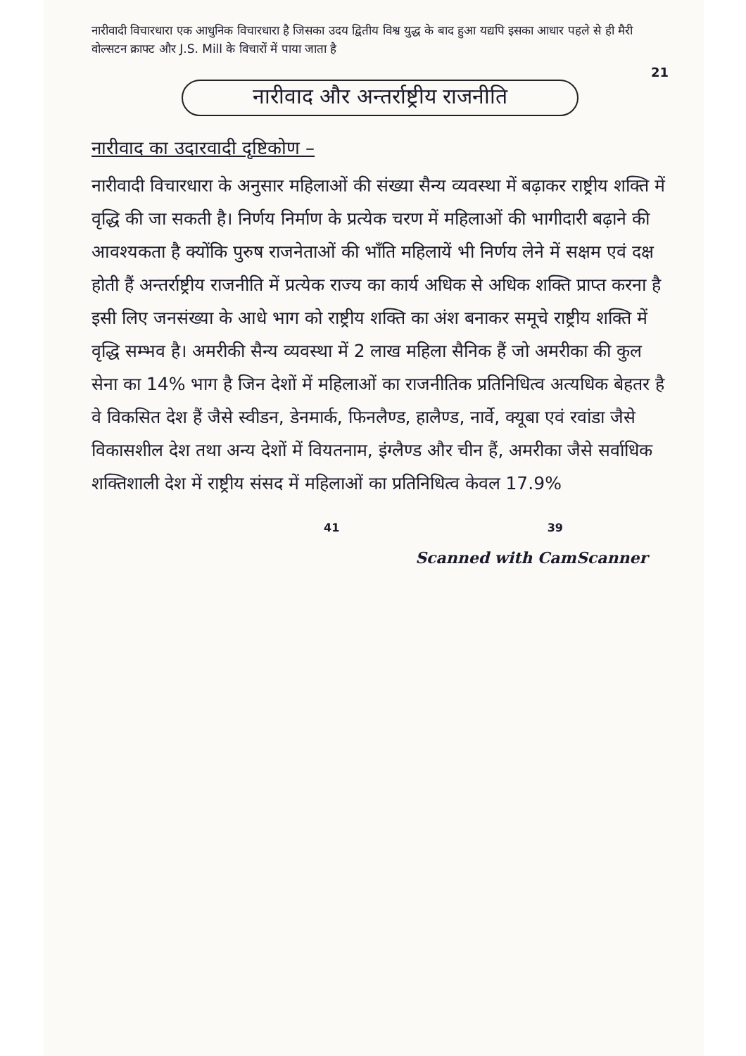नारीवादी विचारधारा एक आधुनिक विचारधारा है जिसका उदय द्वितीय विश्व युद्ध के बाद हुआ यद्यपि इसका आधार पहले से ही मैरी वोल्सटन क्राफ्ट और J.S. Mill के विचारों में पाया जाता है
21
नारीवाद और अन्तर्राष्ट्रीय राजनीति
नारीवाद का उदारवादी दृष्टिकोण –
नारीवादी विचारधारा के अनुसार महिलाओं की संख्या सैन्य व्यवस्था में बढ़ाकर राष्ट्रीय शक्ति में वृद्धि की जा सकती है। निर्णय निर्माण के प्रत्येक चरण में महिलाओं की भागीदारी बढ़ाने की आवश्यकता है क्योंकि पुरुष राजनेताओं की भाँति महिलायें भी निर्णय लेने में सक्षम एवं दक्ष होती हैं अन्तर्राष्ट्रीय राजनीति में प्रत्येक राज्य का कार्य अधिक से अधिक शक्ति प्राप्त करना है इसी लिए जनसंख्या के आधे भाग को राष्ट्रीय शक्ति का अंश बनाकर समूचे राष्ट्रीय शक्ति में वृद्धि सम्भव है। अमरीकी सैन्य व्यवस्था में 2 लाख महिला सैनिक हैं जो अमरीका की कुल सेना का 14% भाग है जिन देशों में महिलाओं का राजनीतिक प्रतिनिधित्व अत्यधिक बेहतर है वे विकसित देश हैं जैसे स्वीडन, डेनमार्क, फिनलैण्ड, हालैण्ड, नार्वे, क्यूबा एवं रवांडा जैसे विकासशील देश तथा अन्य देशों में वियतनाम, इंग्लैण्ड और चीन हैं, अमरीका जैसे सर्वाधिक शक्तिशाली देश में राष्ट्रीय संसद में महिलाओं का प्रतिनिधित्व केवल 17.9%
41 39
Scanned with CamScanner